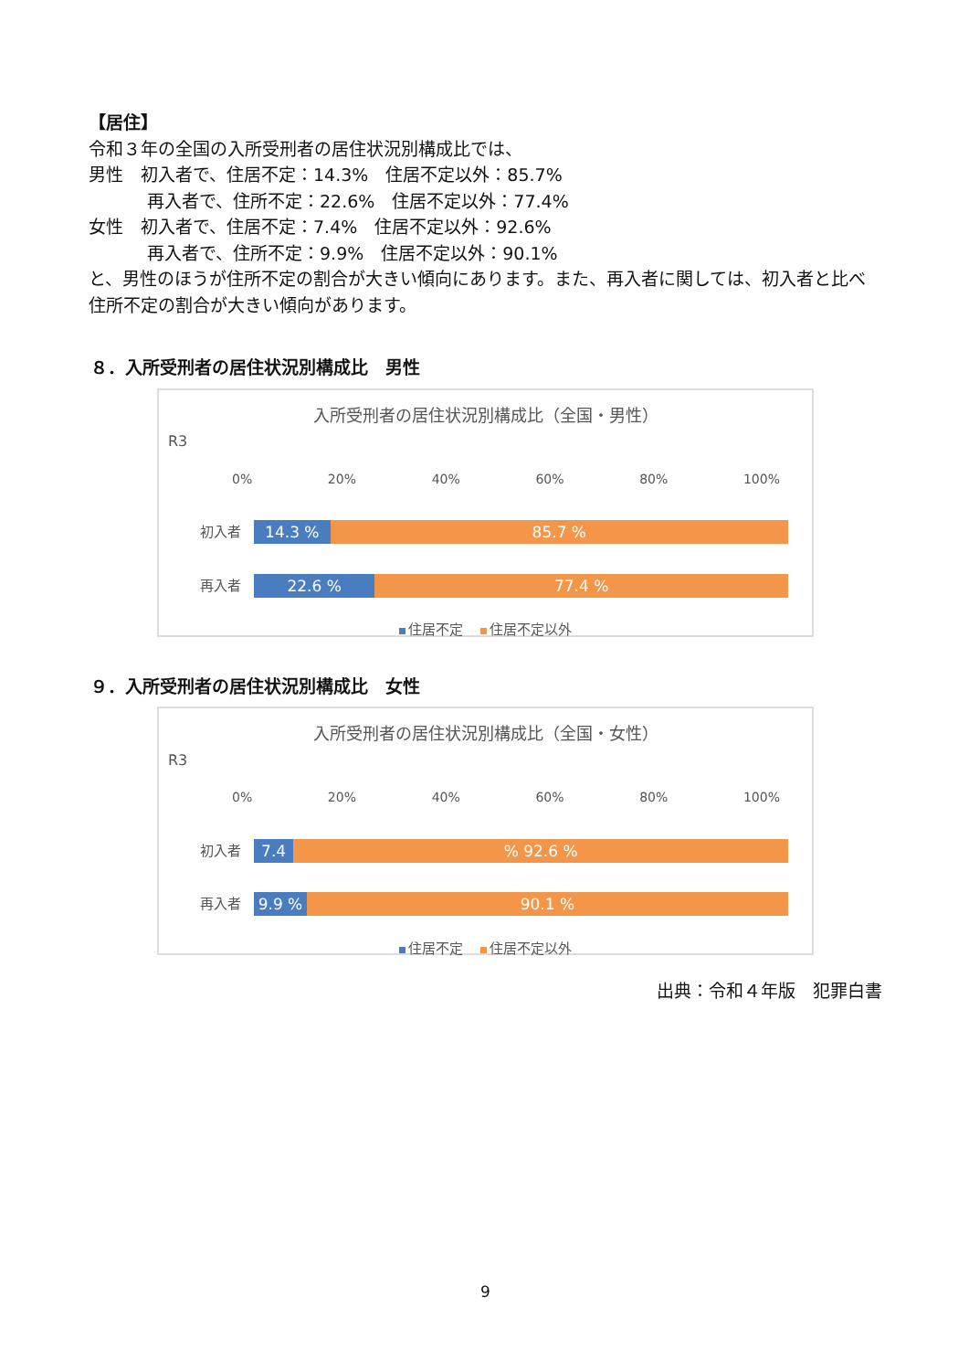【居住】
令和３年の全国の入所受刑者の居住状況別構成比では、
男性　初入者で、住居不定：14.3%　住居不定以外：85.7%
再入者で、住所不定：22.6%　住居不定以外：77.4%
女性　初入者で、住居不定：7.4%　住居不定以外：92.6%
再入者で、住所不定：9.9%　住居不定以外：90.1%
と、男性のほうが住所不定の割合が大きい傾向にあります。また、再入者に関しては、初入者と比べ住所不定の割合が大きい傾向があります。
８．入所受刑者の居住状況別構成比　男性
入所受刑者の居住状況別構成比（全国・男性）
R3
0% 20% 40% 60% 80% 100%
初入者
14.3 % 85.7 %
再入者
22.6 % 77.4 %
住居不定 　 住居不定以外
９．入所受刑者の居住状況別構成比　女性
入所受刑者の居住状況別構成比（全国・女性）
R3
0% 20% 40% 60% 80% 100%
初入者
7.4 % 92.6 %
再入者
9.9 % 90.1 %
住居不定 　 住居不定以外
出典：令和４年版　犯罪白書
9